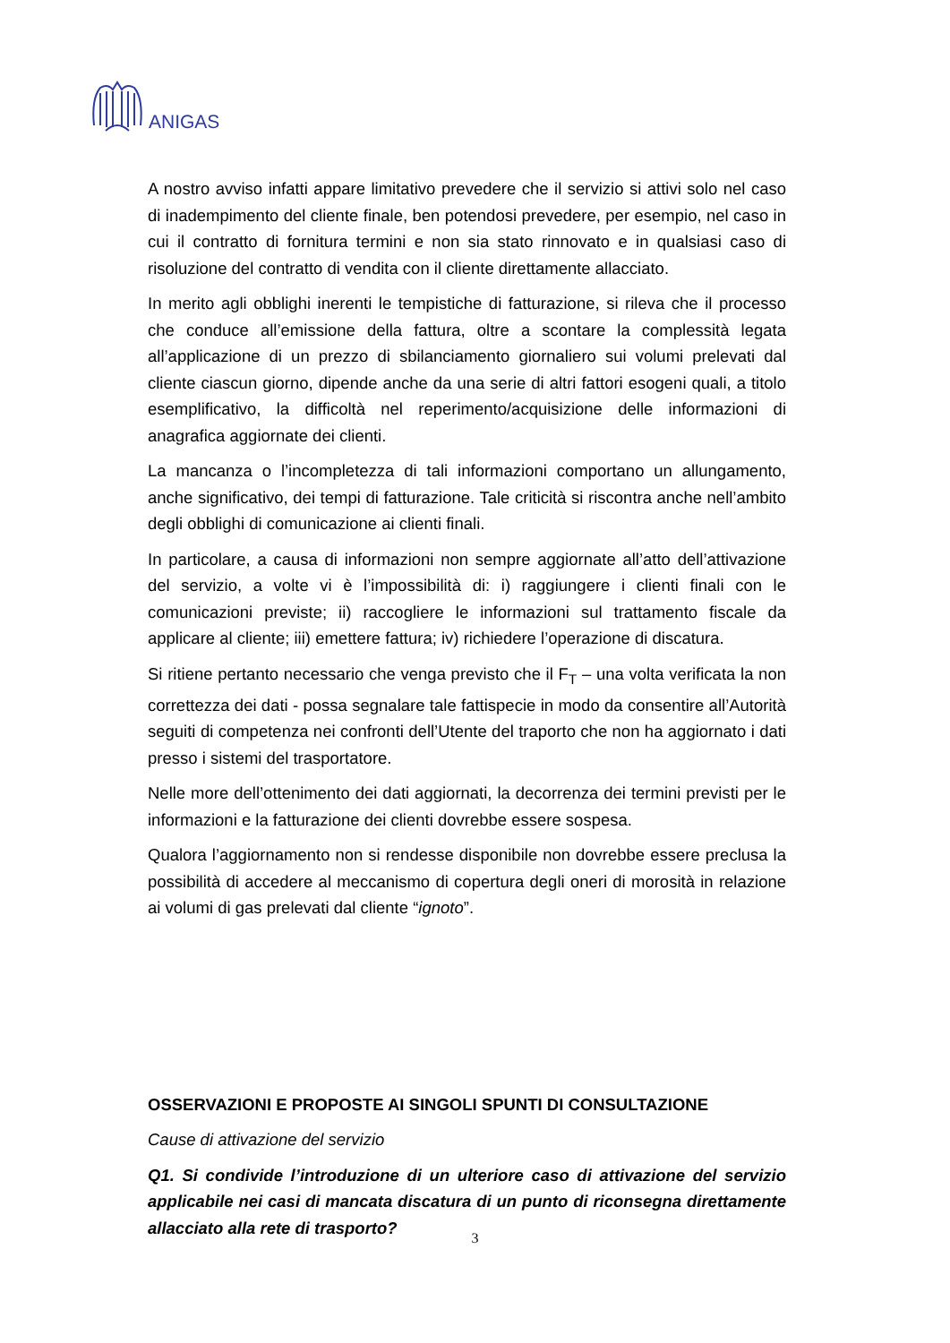ANIGAS
A nostro avviso infatti appare limitativo prevedere che il servizio si attivi solo nel caso di inadempimento del cliente finale, ben potendosi prevedere, per esempio, nel caso in cui il contratto di fornitura termini e non sia stato rinnovato e in qualsiasi caso di risoluzione del contratto di vendita con il cliente direttamente allacciato.
In merito agli obblighi inerenti le tempistiche di fatturazione, si rileva che il processo che conduce all’emissione della fattura, oltre a scontare la complessità legata all’applicazione di un prezzo di sbilanciamento giornaliero sui volumi prelevati dal cliente ciascun giorno, dipende anche da una serie di altri fattori esogeni quali, a titolo esemplificativo, la difficoltà nel reperimento/acquisizione delle informazioni di anagrafica aggiornate dei clienti.
La mancanza o l’incompletezza di tali informazioni comportano un allungamento, anche significativo, dei tempi di fatturazione. Tale criticità si riscontra anche nell’ambito degli obblighi di comunicazione ai clienti finali.
In particolare, a causa di informazioni non sempre aggiornate all’atto dell’attivazione del servizio, a volte vi è l’impossibilità di: i) raggiungere i clienti finali con le comunicazioni previste; ii) raccogliere le informazioni sul trattamento fiscale da applicare al cliente; iii) emettere fattura; iv) richiedere l’operazione di discatura.
Si ritiene pertanto necessario che venga previsto che il F<sub>T</sub> – una volta verificata la non correttezza dei dati - possa segnalare tale fattispecie in modo da consentire all’Autorità seguiti di competenza nei confronti dell’Utente del traporto che non ha aggiornato i dati presso i sistemi del trasportatore.
Nelle more dell’ottenimento dei dati aggiornati, la decorrenza dei termini previsti per le informazioni e la fatturazione dei clienti dovrebbe essere sospesa.
Qualora l’aggiornamento non si rendesse disponibile non dovrebbe essere preclusa la possibilità di accedere al meccanismo di copertura degli oneri di morosità in relazione ai volumi di gas prelevati dal cliente “ignoto”.
OSSERVAZIONI E PROPOSTE AI SINGOLI SPUNTI DI CONSULTAZIONE
Cause di attivazione del servizio
Q1. Si condivide l’introduzione di un ulteriore caso di attivazione del servizio applicabile nei casi di mancata discatura di un punto di riconsegna direttamente allacciato alla rete di trasporto?
3